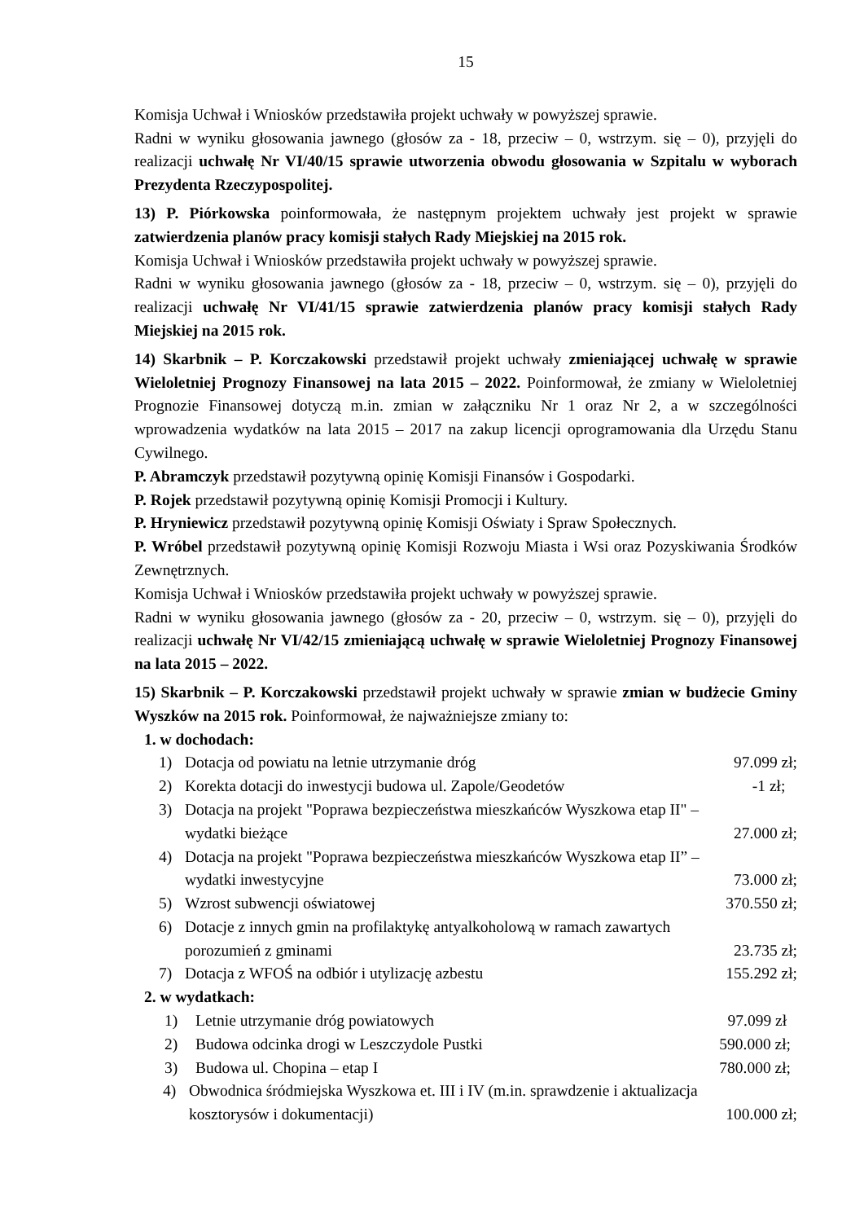15
Komisja Uchwał i Wniosków przedstawiła projekt uchwały w powyższej sprawie.
Radni w wyniku głosowania jawnego (głosów za - 18, przeciw – 0, wstrzym. się – 0), przyjęli do realizacji uchwałę Nr VI/40/15 sprawie utworzenia obwodu głosowania w Szpitalu w wyborach Prezydenta Rzeczypospolitej.
13) P. Piórkowska poinformowała, że następnym projektem uchwały jest projekt w sprawie zatwierdzenia planów pracy komisji stałych Rady Miejskiej na 2015 rok.
Komisja Uchwał i Wniosków przedstawiła projekt uchwały w powyższej sprawie.
Radni w wyniku głosowania jawnego (głosów za - 18, przeciw – 0, wstrzym. się – 0), przyjęli do realizacji uchwałę Nr VI/41/15 sprawie zatwierdzenia planów pracy komisji stałych Rady Miejskiej na 2015 rok.
14) Skarbnik – P. Korczakowski przedstawił projekt uchwały zmieniającej uchwałę w sprawie Wieloletniej Prognozy Finansowej na lata 2015 – 2022. Poinformował, że zmiany w Wieloletniej Prognozie Finansowej dotyczą m.in. zmian w załączniku Nr 1 oraz Nr 2, a w szczególności wprowadzenia wydatków na lata 2015 – 2017 na zakup licencji oprogramowania dla Urzędu Stanu Cywilnego.
P. Abramczyk przedstawił pozytywną opinię Komisji Finansów i Gospodarki.
P. Rojek przedstawił pozytywną opinię Komisji Promocji i Kultury.
P. Hryniewicz przedstawił pozytywną opinię Komisji Oświaty i Spraw Społecznych.
P. Wróbel przedstawił pozytywną opinię Komisji Rozwoju Miasta i Wsi oraz Pozyskiwania Środków Zewnętrznych.
Komisja Uchwał i Wniosków przedstawiła projekt uchwały w powyższej sprawie.
Radni w wyniku głosowania jawnego (głosów za - 20, przeciw – 0, wstrzym. się – 0), przyjęli do realizacji uchwałę Nr VI/42/15 zmieniającą uchwałę w sprawie Wieloletniej Prognozy Finansowej na lata 2015 – 2022.
15) Skarbnik – P. Korczakowski przedstawił projekt uchwały w sprawie zmian w budżecie Gminy Wyszków na 2015 rok. Poinformował, że najważniejsze zmiany to:
1. w dochodach:
1) Dotacja od powiatu na letnie utrzymanie dróg 97.099 zł;
2) Korekta dotacji do inwestycji budowa ul. Zapole/Geodetów -1 zł;
3) Dotacja na projekt "Poprawa bezpieczeństwa mieszkańców Wyszkowa etap II" –
wydatki bieżące 27.000 zł;
4) Dotacja na projekt "Poprawa bezpieczeństwa mieszkańców Wyszkowa etap II” –
wydatki inwestycyjne 73.000 zł;
5) Wzrost subwencji oświatowej 370.550 zł;
6) Dotacje z innych gmin na profilaktykę antyalkoholową w ramach zawartych
porozumień z gminami 23.735 zł;
7) Dotacja z WFOŚ na odbiór i utylizację azbestu 155.292 zł;
2. w wydatkach:
1) Letnie utrzymanie dróg powiatowych 97.099 zł
2) Budowa odcinka drogi w Leszczydole Pustki 590.000 zł;
3) Budowa ul. Chopina – etap I 780.000 zł;
4) Obwodnica śródmiejska Wyszkowa et. III i IV (m.in. sprawdzenie i aktualizacja
kosztorysów i dokumentacji) 100.000 zł;